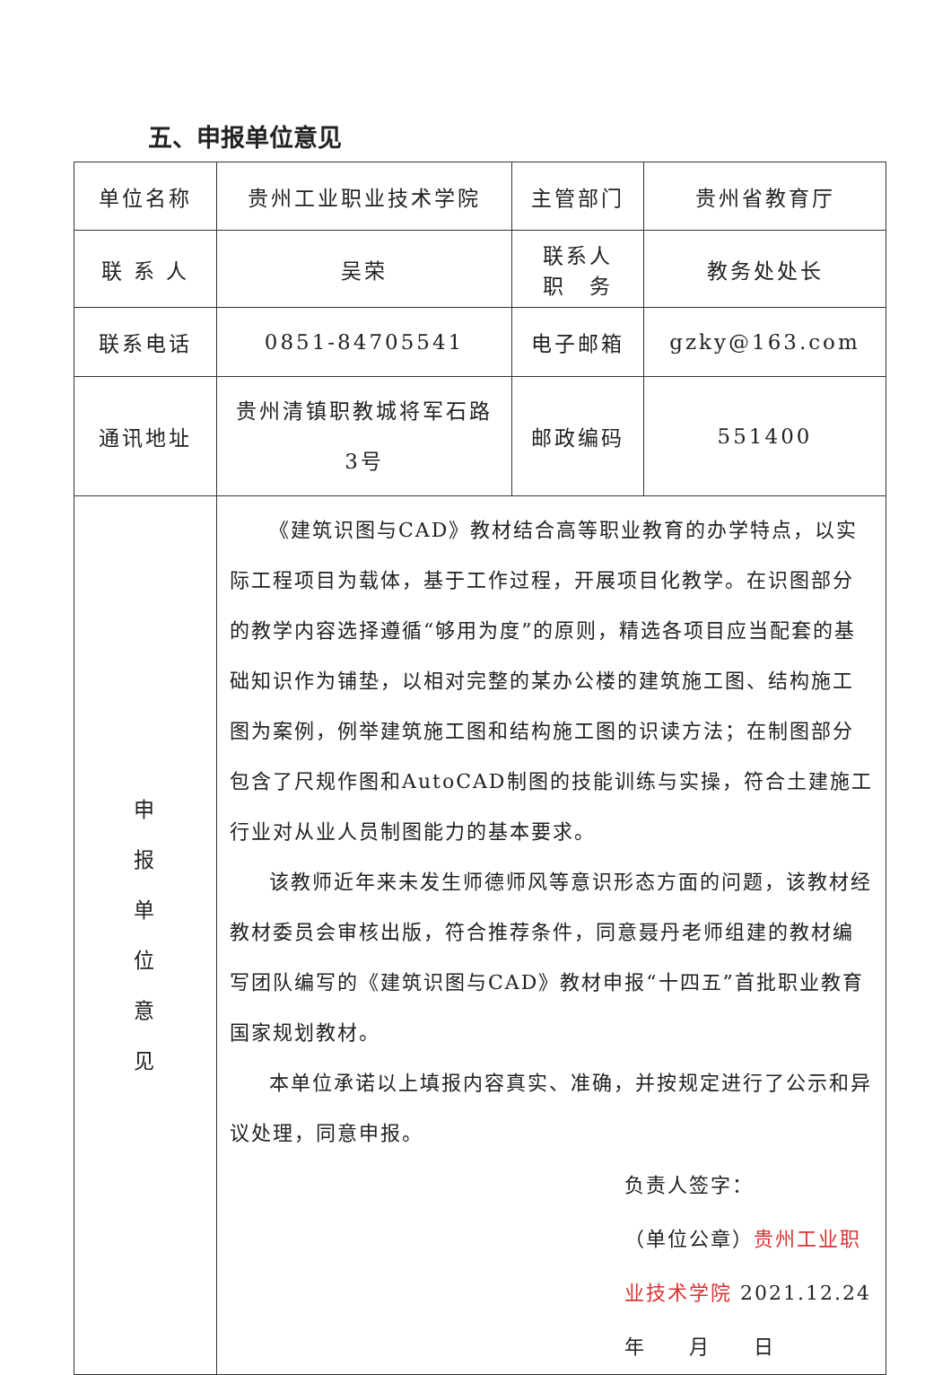五、申报单位意见
| 单位名称 | 贵州工业职业技术学院 | 主管部门 | 贵州省教育厅 |
| 联 系 人 | 吴荣 | 联系人 职 务 | 教务处处长 |
| 联系电话 | 0851-84705541 | 电子邮箱 | gzky@163.com |
| 通讯地址 | 贵州清镇职教城将军石路 3号 | 邮政编码 | 551400 |
| 申 报 单 位 意 见 | 《建筑识图与CAD》教材结合高等职业教育的办学特点，以实际工程项目为载体，基于工作过程，开展项目化教学。在识图部分的教学内容选择遵循“够用为度”的原则，精选各项目应当配套的基础知识作为铺垫，以相对完整的某办公楼的建筑施工图、结构施工图为案例，例举建筑施工图和结构施工图的识读方法；在制图部分包含了尺规作图和AutoCAD制图的技能训练与实操，符合土建施工行业对从业人员制图能力的基本要求。 该教师近年来未发生师德师风等意识形态方面的问题，该教材经教材委员会审核出版，符合推荐条件，同意聂丹老师组建的教材编写团队编写的《建筑识图与CAD》教材申报“十四五”首批职业教育国家规划教材。 本单位承诺以上填报内容真实、准确，并按规定进行了公示和异议处理，同意申报。 负责人签字： （单位公章） 贵州工业职业技术学院 2021.12.24 年 月 日 | | |